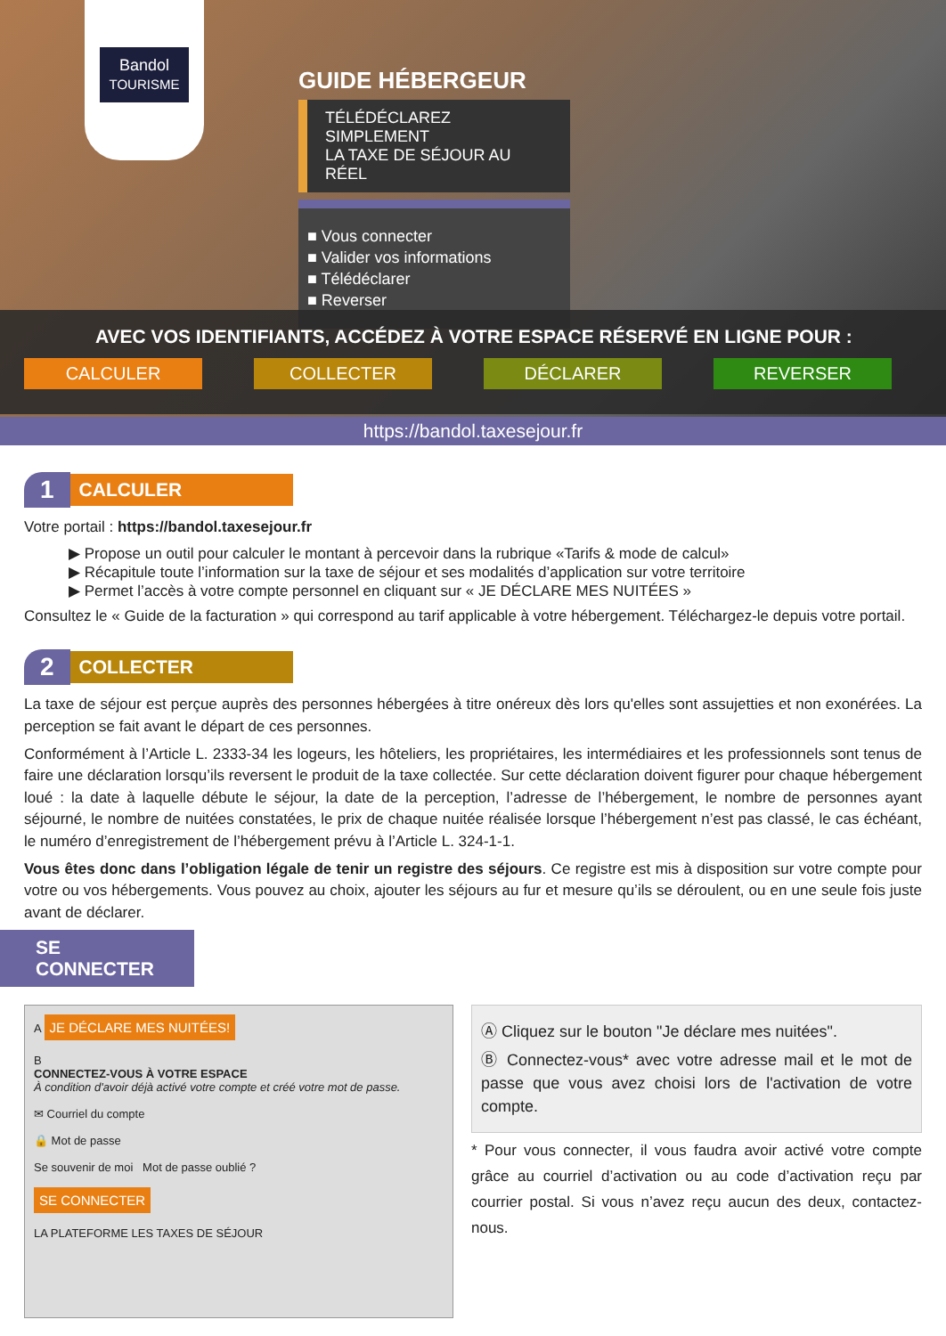Bandol
TOURISME
GUIDE HÉBERGEUR
TÉLÉDÉCLAREZ SIMPLEMENT
LA TAXE DE SÉJOUR AU RÉEL
■ Vous connecter
■ Valider vos informations
■ Télédéclarer
■ Reverser
AVEC VOS IDENTIFIANTS, ACCÉDEZ À VOTRE ESPACE RÉSERVÉ EN LIGNE POUR :
CALCULER COLLECTER DÉCLARER REVERSER
https://bandol.taxesejour.fr
1 CALCULER
Votre portail : https://bandol.taxesejour.fr
▶ Propose un outil pour calculer le montant à percevoir dans la rubrique «Tarifs & mode de calcul»
▶ Récapitule toute l’information sur la taxe de séjour et ses modalités d’application sur votre territoire
▶ Permet l’accès à votre compte personnel en cliquant sur « JE DÉCLARE MES NUITÉES »
Consultez le « Guide de la facturation » qui correspond au tarif applicable à votre hébergement. Téléchargez-le depuis votre portail.
2 COLLECTER
La taxe de séjour est perçue auprès des personnes hébergées à titre onéreux dès lors qu'elles sont assujetties et non exonérées. La perception se fait avant le départ de ces personnes.
Conformément à l’Article L. 2333-34 les logeurs, les hôteliers, les propriétaires, les intermédiaires et les professionnels sont tenus de faire une déclaration lorsqu’ils reversent le produit de la taxe collectée. Sur cette déclaration doivent figurer pour chaque hébergement loué : la date à laquelle débute le séjour, la date de la perception, l’adresse de l’hébergement, le nombre de personnes ayant séjourné, le nombre de nuitées constatées, le prix de chaque nuitée réalisée lorsque l’hébergement n’est pas classé, le cas échéant, le numéro d’enregistrement de l’hébergement prévu à l’Article L. 324-1-1.
Vous êtes donc dans l’obligation légale de tenir un registre des séjours. Ce registre est mis à disposition sur votre compte pour votre ou vos hébergements. Vous pouvez au choix, ajouter les séjours au fur et mesure qu’ils se déroulent, ou en une seule fois juste avant de déclarer.
SE CONNECTER
A JE DÉCLARE MES NUITÉES!
B
CONNECTEZ-VOUS À VOTRE ESPACE
À condition d'avoir déjà activé votre compte et créé votre mot de passe.
✉ Courriel du compte
🔒 Mot de passe
Se souvenir de moi Mot de passe oublié ?
SE CONNECTER
LA PLATEFORME LES TAXES DE SÉJOUR
Ⓐ Cliquez sur le bouton "Je déclare mes nuitées".
Ⓑ Connectez-vous* avec votre adresse mail et le mot de passe que vous avez choisi lors de l'activation de votre compte.
* Pour vous connecter, il vous faudra avoir activé votre compte grâce au courriel d’activation ou au code d’activation reçu par courrier postal. Si vous n’avez reçu aucun des deux, contactez-nous.